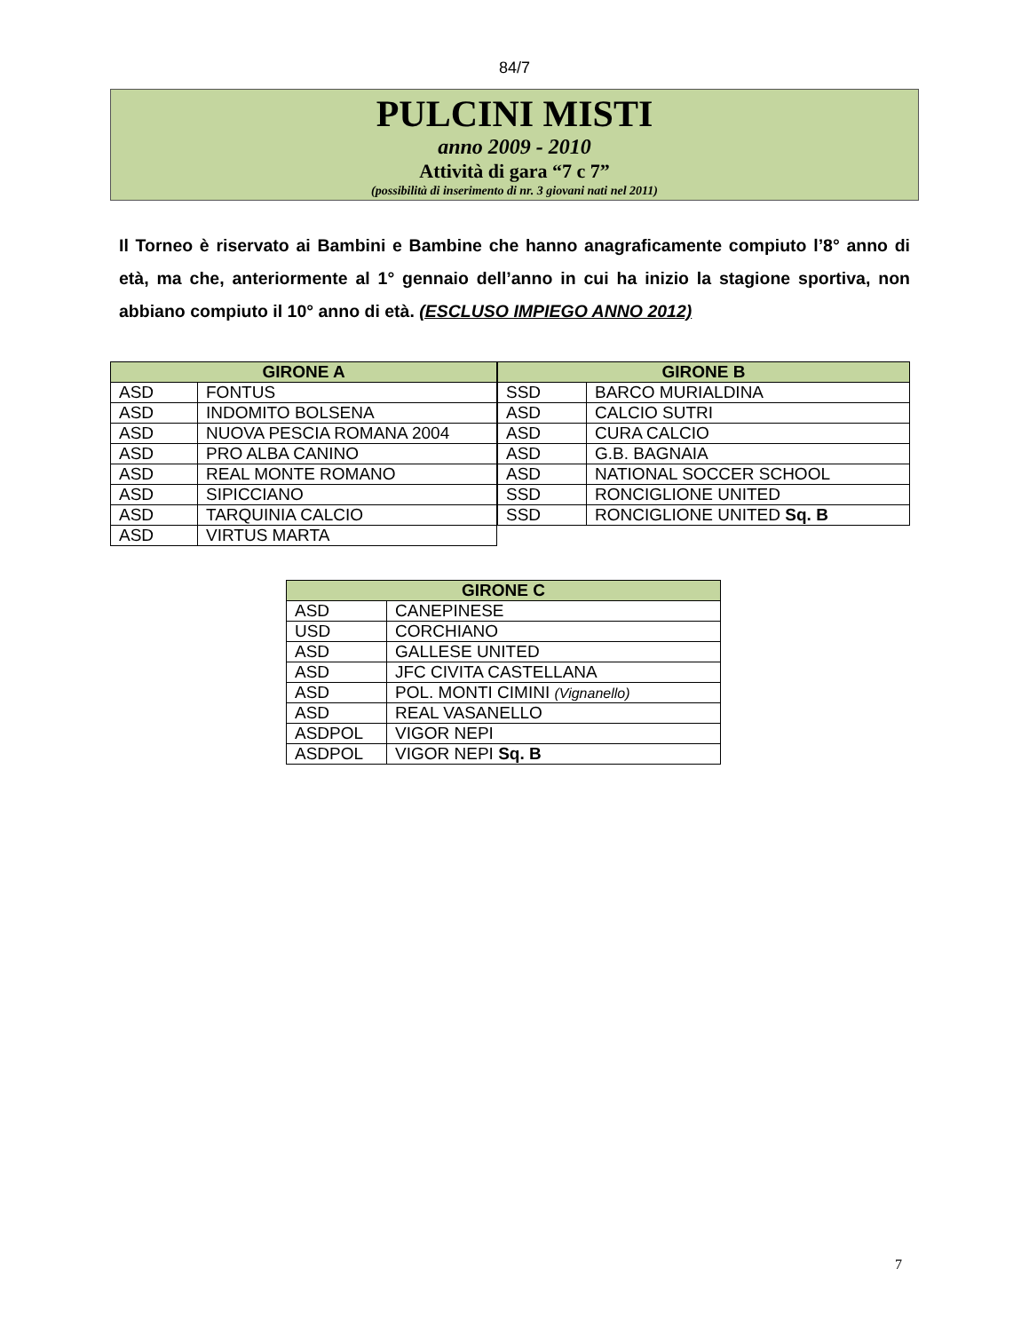84/7
PULCINI MISTI
anno 2009 - 2010
Attività di gara “7 c 7”
(possibilità di inserimento di nr. 3 giovani nati nel 2011)
Il Torneo è riservato ai Bambini e Bambine che hanno anagraficamente compiuto l’8° anno di età, ma che, anteriormente al 1° gennaio dell’anno in cui ha inizio la stagione sportiva, non abbiano compiuto il 10° anno di età. (ESCLUSO IMPIEGO ANNO 2012)
| GIRONE A | |
| --- | --- |
| ASD | FONTUS |
| ASD | INDOMITO BOLSENA |
| ASD | NUOVA PESCIA ROMANA 2004 |
| ASD | PRO ALBA CANINO |
| ASD | REAL MONTE ROMANO |
| ASD | SIPICCIANO |
| ASD | TARQUINIA CALCIO |
| ASD | VIRTUS MARTA |
| GIRONE B | |
| --- | --- |
| SSD | BARCO MURIALDINA |
| ASD | CALCIO SUTRI |
| ASD | CURA CALCIO |
| ASD | G.B. BAGNAIA |
| ASD | NATIONAL SOCCER SCHOOL |
| SSD | RONCIGLIONE UNITED |
| SSD | RONCIGLIONE UNITED Sq. B |
| GIRONE C | |
| --- | --- |
| ASD | CANEPINESE |
| USD | CORCHIANO |
| ASD | GALLESE UNITED |
| ASD | JFC CIVITA CASTELLANA |
| ASD | POL. MONTI CIMINI (Vignanello) |
| ASD | REAL VASANELLO |
| ASDPOL | VIGOR NEPI |
| ASDPOL | VIGOR NEPI Sq. B |
7